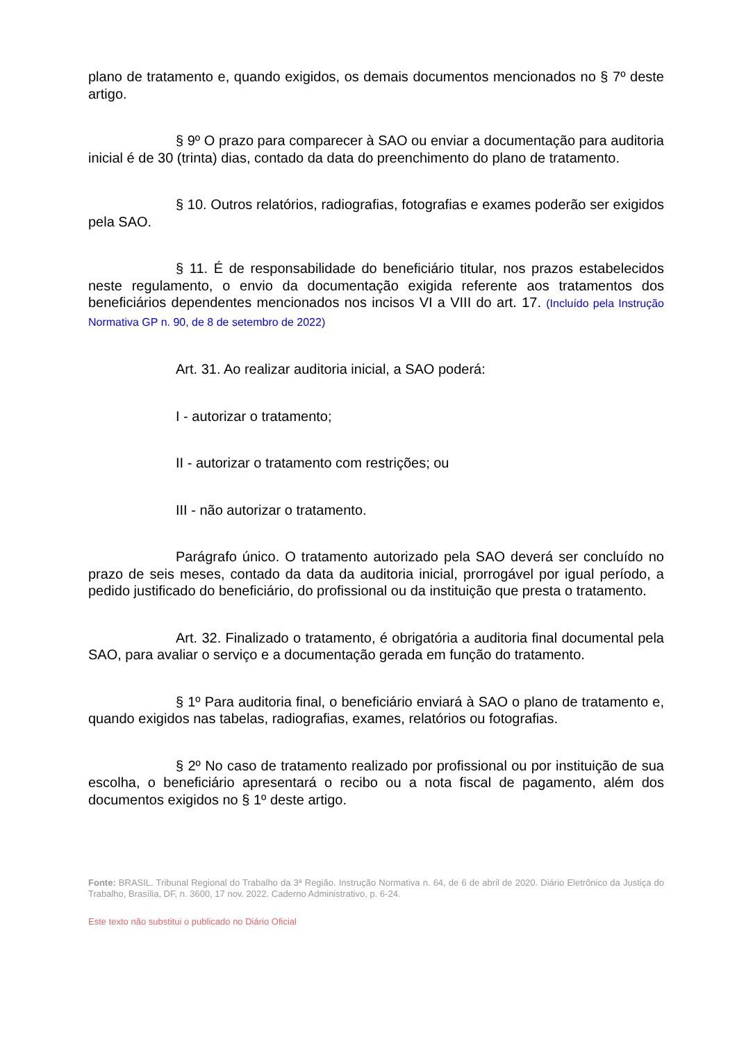plano de tratamento e, quando exigidos, os demais documentos mencionados no § 7º deste artigo.
§ 9º O prazo para comparecer à SAO ou enviar a documentação para auditoria inicial é de 30 (trinta) dias, contado da data do preenchimento do plano de tratamento.
§ 10. Outros relatórios, radiografias, fotografias e exames poderão ser exigidos pela SAO.
§ 11. É de responsabilidade do beneficiário titular, nos prazos estabelecidos neste regulamento, o envio da documentação exigida referente aos tratamentos dos beneficiários dependentes mencionados nos incisos VI a VIII do art. 17. (Incluído pela Instrução Normativa GP n. 90, de 8 de setembro de 2022)
Art. 31. Ao realizar auditoria inicial, a SAO poderá:
I - autorizar o tratamento;
II - autorizar o tratamento com restrições; ou
III - não autorizar o tratamento.
Parágrafo único. O tratamento autorizado pela SAO deverá ser concluído no prazo de seis meses, contado da data da auditoria inicial, prorrogável por igual período, a pedido justificado do beneficiário, do profissional ou da instituição que presta o tratamento.
Art. 32. Finalizado o tratamento, é obrigatória a auditoria final documental pela SAO, para avaliar o serviço e a documentação gerada em função do tratamento.
§ 1º Para auditoria final, o beneficiário enviará à SAO o plano de tratamento e, quando exigidos nas tabelas, radiografias, exames, relatórios ou fotografias.
§ 2º No caso de tratamento realizado por profissional ou por instituição de sua escolha, o beneficiário apresentará o recibo ou a nota fiscal de pagamento, além dos documentos exigidos no § 1º deste artigo.
Fonte: BRASIL. Tribunal Regional do Trabalho da 3ª Região. Instrução Normativa n. 64, de 6 de abril de 2020. Diário Eletrônico da Justiça do Trabalho, Brasília, DF, n. 3600, 17 nov. 2022. Caderno Administrativo, p. 6-24.
Este texto não substitui o publicado no Diário Oficial